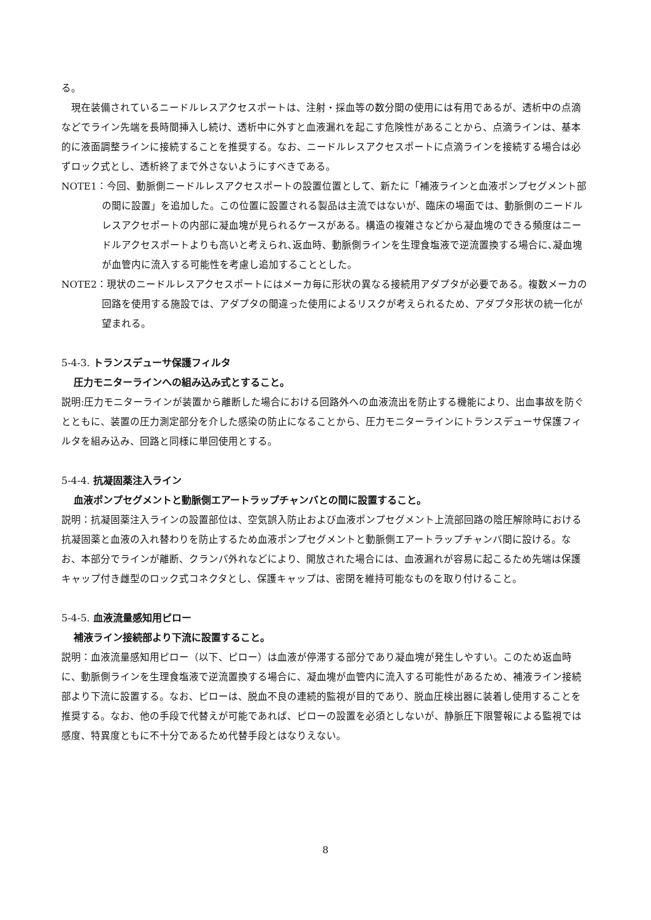る。
現在装備されているニードルレスアクセスポートは、注射・採血等の数分間の使用には有用であるが、透析中の点滴などでライン先端を長時間挿入し続け、透析中に外すと血液漏れを起こす危険性があることから、点滴ラインは、基本的に液面調整ラインに接続することを推奨する。なお、ニードルレスアクセスポートに点滴ラインを接続する場合は必ずロック式とし、透析終了まで外さないようにすべきである。
NOTE1：今回、動脈側ニードルレスアクセスポートの設置位置として、新たに「補液ラインと血液ポンプセグメント部の間に設置」を追加した。この位置に設置される製品は主流ではないが、臨床の場面では、動脈側のニードルレスアクセポートの内部に凝血塊が見られるケースがある。構造の複雑さなどから凝血塊のできる頻度はニードルアクセスポートよりも高いと考えられ､返血時、動脈側ラインを生理食塩液で逆流置換する場合に､凝血塊が血管内に流入する可能性を考慮し追加することとした。
NOTE2：現状のニードルレスアクセスポートにはメーカ毎に形状の異なる接続用アダプタが必要である。複数メーカの回路を使用する施設では、アダプタの間違った使用によるリスクが考えられるため、アダプタ形状の統一化が望まれる。
5-4-3. トランスデューサ保護フィルタ
圧力モニターラインへの組み込み式とすること。
説明:圧力モニターラインが装置から離断した場合における回路外への血液流出を防止する機能により、出血事故を防ぐとともに、装置の圧力測定部分を介した感染の防止になることから、圧力モニターラインにトランスデューサ保護フィルタを組み込み、回路と同様に単回使用とする。
5-4-4. 抗凝固薬注入ライン
血液ポンプセグメントと動脈側エアートラップチャンバとの間に設置すること。
説明：抗凝固薬注入ラインの設置部位は、空気誤入防止および血液ポンプセグメント上流部回路の陰圧解除時における抗凝固薬と血液の入れ替わりを防止するため血液ポンプセグメントと動脈側エアートラップチャンバ間に設ける。なお、本部分でラインが離断、クランパ外れなどにより、開放された場合には、血液漏れが容易に起こるため先端は保護キャップ付き雌型のロック式コネクタとし、保護キャップは、密閉を維持可能なものを取り付けること。
5-4-5. 血液流量感知用ピロー
補液ライン接続部より下流に設置すること。
説明：血液流量感知用ピロー（以下、ピロー）は血液が停滞する部分であり凝血塊が発生しやすい。このため返血時に、動脈側ラインを生理食塩液で逆流置換する場合に、凝血塊が血管内に流入する可能性があるため、補液ライン接続部より下流に設置する。なお、ピローは、脱血不良の連続的監視が目的であり、脱血圧検出器に装着し使用することを推奨する。なお、他の手段で代替えが可能であれば、ピローの設置を必須としないが、静脈圧下限警報による監視では感度、特異度ともに不十分であるため代替手段とはなりえない。
8